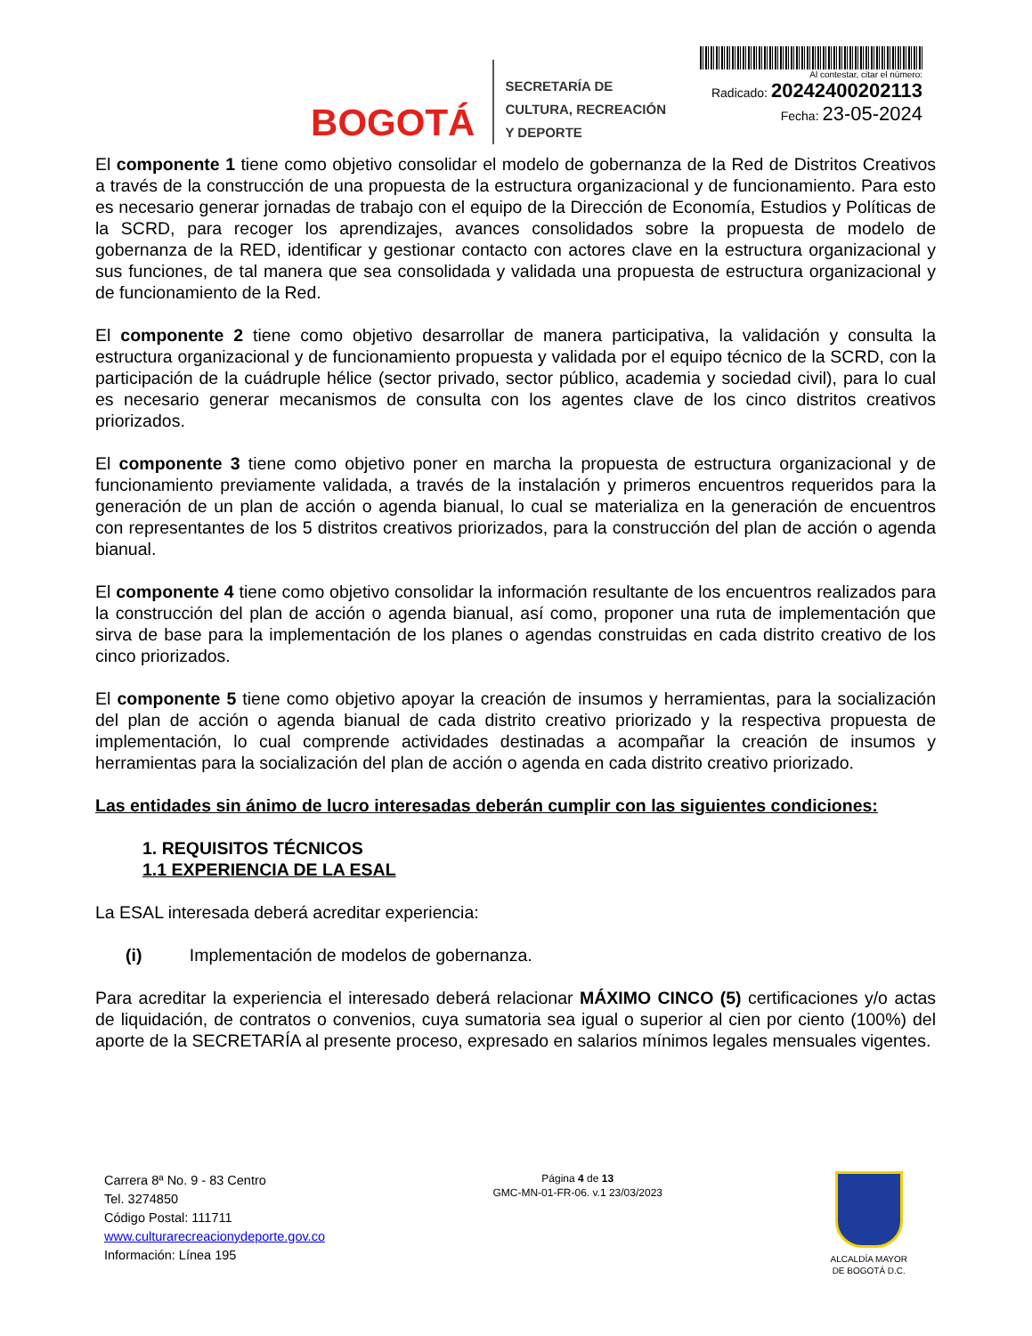BOGOTÁ
SECRETARÍA DE
CULTURA, RECREACIÓN
Y DEPORTE
Al contestar, citar el número:
Radicado: 20242400202113
Fecha: 23-05-2024
El componente 1 tiene como objetivo consolidar el modelo de gobernanza de la Red de Distritos Creativos a través de la construcción de una propuesta de la estructura organizacional y de funcionamiento. Para esto es necesario generar jornadas de trabajo con el equipo de la Dirección de Economía, Estudios y Políticas de la SCRD, para recoger los aprendizajes, avances consolidados sobre la propuesta de modelo de gobernanza de la RED, identificar y gestionar contacto con actores clave en la estructura organizacional y sus funciones, de tal manera que sea consolidada y validada una propuesta de estructura organizacional y de funcionamiento de la Red.
El componente 2 tiene como objetivo desarrollar de manera participativa, la validación y consulta la estructura organizacional y de funcionamiento propuesta y validada por el equipo técnico de la SCRD, con la participación de la cuádruple hélice (sector privado, sector público, academia y sociedad civil), para lo cual es necesario generar mecanismos de consulta con los agentes clave de los cinco distritos creativos priorizados.
El componente 3 tiene como objetivo poner en marcha la propuesta de estructura organizacional y de funcionamiento previamente validada, a través de la instalación y primeros encuentros requeridos para la generación de un plan de acción o agenda bianual, lo cual se materializa en la generación de encuentros con representantes de los 5 distritos creativos priorizados, para la construcción del plan de acción o agenda bianual.
El componente 4 tiene como objetivo consolidar la información resultante de los encuentros realizados para la construcción del plan de acción o agenda bianual, así como, proponer una ruta de implementación que sirva de base para la implementación de los planes o agendas construidas en cada distrito creativo de los cinco priorizados.
El componente 5 tiene como objetivo apoyar la creación de insumos y herramientas, para la socialización del plan de acción o agenda bianual de cada distrito creativo priorizado y la respectiva propuesta de implementación, lo cual comprende actividades destinadas a acompañar la creación de insumos y herramientas para la socialización del plan de acción o agenda en cada distrito creativo priorizado.
Las entidades sin ánimo de lucro interesadas deberán cumplir con las siguientes condiciones:
1. REQUISITOS TÉCNICOS
1.1 EXPERIENCIA DE LA ESAL
La ESAL interesada deberá acreditar experiencia:
(i) Implementación de modelos de gobernanza.
Para acreditar la experiencia el interesado deberá relacionar MÁXIMO CINCO (5) certificaciones y/o actas de liquidación, de contratos o convenios, cuya sumatoria sea igual o superior al cien por ciento (100%) del aporte de la SECRETARÍA al presente proceso, expresado en salarios mínimos legales mensuales vigentes.
Carrera 8ª No. 9 - 83 Centro
Tel. 3274850
Código Postal: 111711
www.culturarecreacionydeporte.gov.co
Información: Línea 195
Página 4 de 13
GMC-MN-01-FR-06. v.1 23/03/2023
ALCALDÍA MAYOR
DE BOGOTÁ D.C.